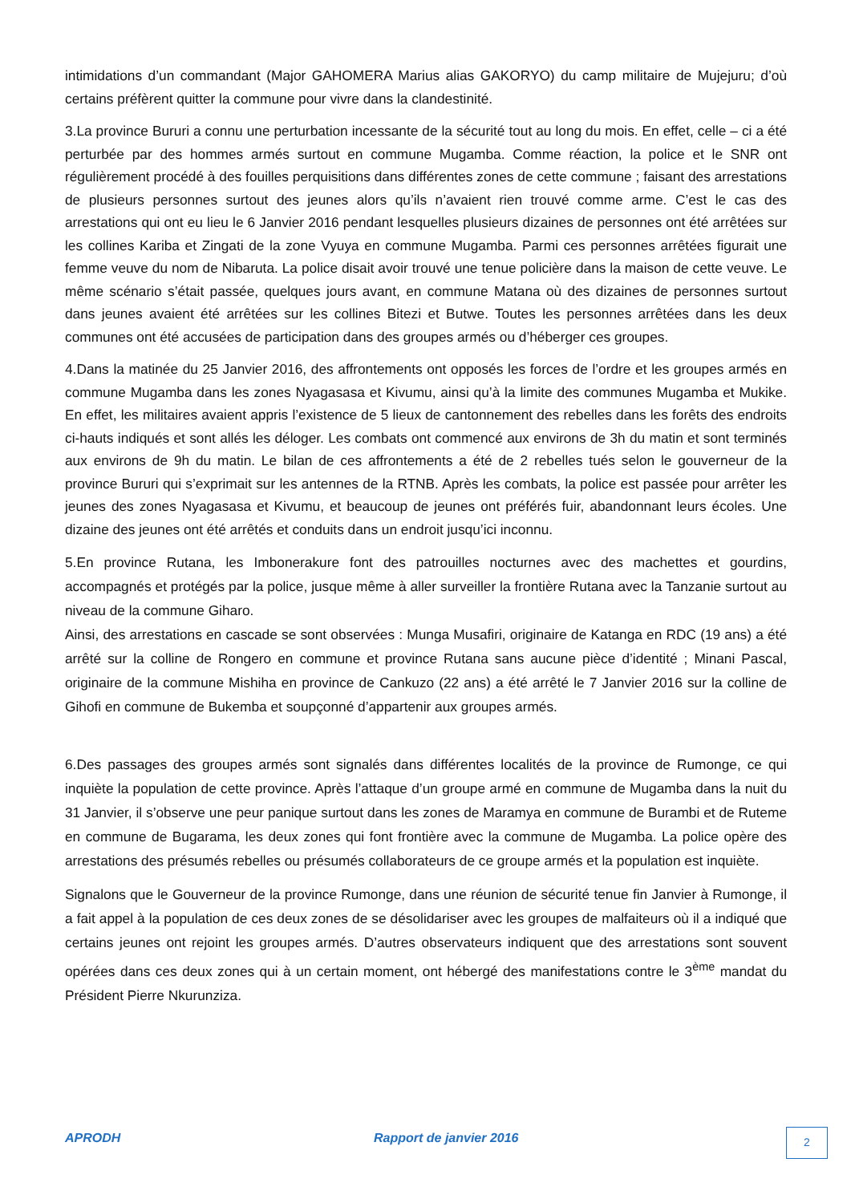intimidations d’un commandant (Major GAHOMERA Marius alias GAKORYO) du camp militaire de Mujejuru; d’où certains préfèrent quitter la commune pour vivre dans la clandestinité.
3.La province Bururi a connu une perturbation incessante de la sécurité tout au long du mois. En effet, celle – ci a été perturbée par des hommes armés surtout en commune Mugamba. Comme réaction, la police et le SNR ont régulièrement procédé à des fouilles perquisitions dans différentes zones de cette commune ; faisant des arrestations de plusieurs personnes surtout des jeunes alors qu’ils n’avaient rien trouvé comme arme. C’est le cas des arrestations qui ont eu lieu le 6 Janvier 2016 pendant lesquelles plusieurs dizaines de personnes ont été arrêtées sur les collines Kariba et Zingati de la zone Vyuya en commune Mugamba. Parmi ces personnes arrêtées figurait une femme veuve du nom de Nibaruta. La police disait avoir trouvé une tenue policière dans la maison de cette veuve. Le même scénario s’était passée, quelques jours avant, en commune Matana où des dizaines de personnes surtout dans jeunes avaient été arrêtées sur les collines Bitezi et Butwe. Toutes les personnes arrêtées dans les deux communes ont été accusées de participation dans des groupes armés ou d’héberger ces groupes.
4.Dans la matinée du 25 Janvier 2016, des affrontements ont opposés les forces de l’ordre et les groupes armés en commune Mugamba dans les zones Nyagasasa et Kivumu, ainsi qu’à la limite des communes Mugamba et Mukike. En effet, les militaires avaient appris l’existence de 5 lieux de cantonnement des rebelles dans les forêts des endroits ci-hauts indiqués et sont allés les déloger. Les combats ont commencé aux environs de 3h du matin et sont terminés aux environs de 9h du matin. Le bilan de ces affrontements a été de 2 rebelles tués selon le gouverneur de la province Bururi qui s’exprimait sur les antennes de la RTNB. Après les combats, la police est passée pour arrêter les jeunes des zones Nyagasasa et Kivumu, et beaucoup de jeunes ont préférés fuir, abandonnant leurs écoles. Une dizaine des jeunes ont été arrêtés et conduits dans un endroit jusqu’ici inconnu.
5.En province Rutana, les Imbonerakure font des patrouilles nocturnes avec des machettes et gourdins, accompagnés et protégés par la police, jusque même à aller surveiller la frontière Rutana avec la Tanzanie surtout au niveau de la commune Giharo.
Ainsi, des arrestations en cascade se sont observées : Munga Musafiri, originaire de Katanga en RDC (19 ans) a été arrêté sur la colline de Rongero en commune et province Rutana sans aucune pièce d’identité ; Minani Pascal, originaire de la commune Mishiha en province de Cankuzo (22 ans) a été arrêté le 7 Janvier 2016 sur la colline de Gihofi en commune de Bukemba et soupçonné d’appartenir aux groupes armés.
6.Des passages des groupes armés sont signalés dans différentes localités de la province de Rumonge, ce qui inquiète la population de cette province. Après l’attaque d’un groupe armé en commune de Mugamba dans la nuit du 31 Janvier, il s’observe une peur panique surtout dans les zones de Maramya en commune de Burambi et de Ruteme en commune de Bugarama, les deux zones qui font frontière avec la commune de Mugamba. La police opère des arrestations des présumés rebelles ou présumés collaborateurs de ce groupe armés et la population est inquiète.
Signalons que le Gouverneur de la province Rumonge, dans une réunion de sécurité tenue fin Janvier à Rumonge, il a fait appel à la population de ces deux zones de se désolidariser avec les groupes de malfaiteurs où il a indiqué que certains jeunes ont rejoint les groupes armés. D’autres observateurs indiquent que des arrestations sont souvent opérées dans ces deux zones qui à un certain moment, ont hébergé des manifestations contre le 3<sup>ème</sup> mandat du Président Pierre Nkurunziza.
APRODH Rapport de janvier 2016 2